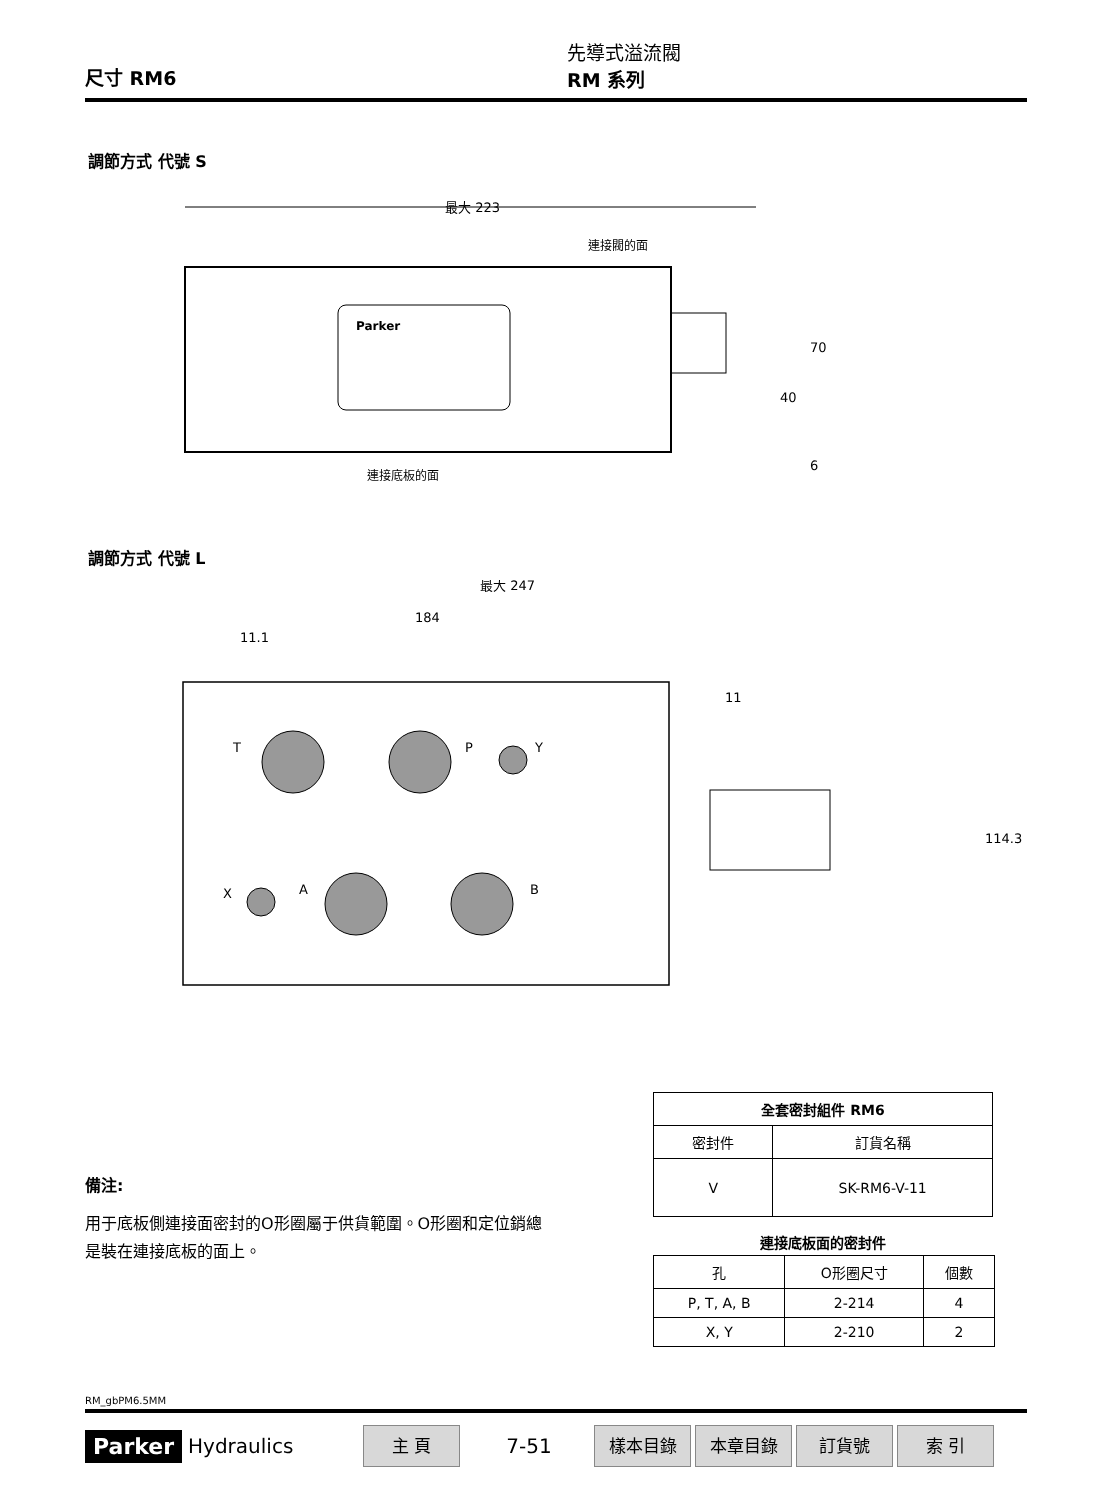尺寸 RM6
先導式溢流閥
RM 系列
調節方式 代號 S
最大 223
連接閥的面
連接底板的面
70
40
6
Parker
調節方式 代號 L
最大 247
184
11.1
11
114.3
T
P
Y
X
A
B
| 全套密封組件 RM6 | |
| --- | --- |
| 密封件 | 訂貨名稱 |
| V | SK-RM6-V-11 |
連接底板面的密封件
| 孔 | O形圈尺寸 | 個數 |
| P, T, A, B | 2-214 | 4 |
| X, Y | 2-210 | 2 |
備注:
用于底板側連接面密封的O形圈屬于供貨範圍。O形圈和定位銷總是裝在連接底板的面上。
RM_gbPM6.5MM
Parker Hydraulics 主 頁 7-51 樣本目錄 本章目錄 訂貨號 索 引